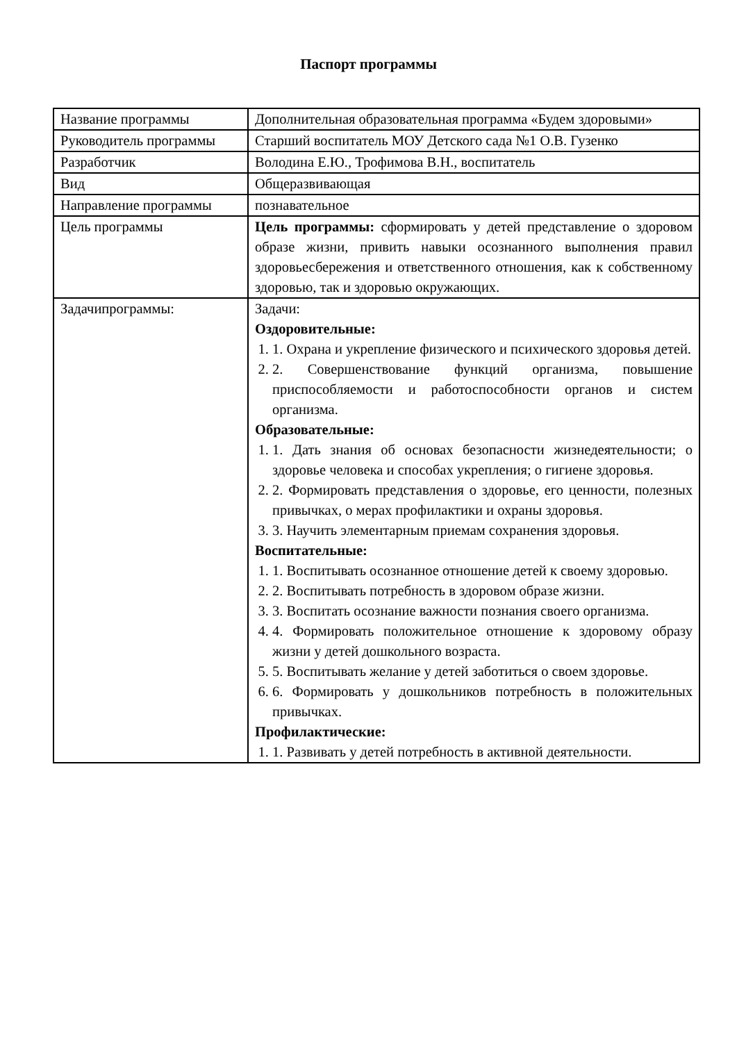Паспорт программы
| Название программы | Дополнительная образовательная программа «Будем здоровыми» |
| Руководитель программы | Старший воспитатель МОУ Детского сада №1 О.В. Гузенко |
| Разработчик | Володина Е.Ю., Трофимова В.Н., воспитатель |
| Вид | Общеразвивающая |
| Направление программы | познавательное |
| Цель программы | Цель программы: сформировать у детей представление о здоровом образе жизни, привить навыки осознанного выполнения правил здоровьесбережения и ответственного отношения, как к собственному здоровью, так и здоровью окружающих. |
| Задачипрограммы: | Задачи: Оздоровительные: 1. Охрана и укрепление физического и психического здоровья детей. 2. Совершенствование функций организма, повышение приспособляемости и работоспособности органов и систем организма. Образовательные: 1. Дать знания об основах безопасности жизнедеятельности; о здоровье человека и способах укрепления; о гигиене здоровья. 2. Формировать представления о здоровье, его ценности, полезных привычках, о мерах профилактики и охраны здоровья. 3. Научить элементарным приемам сохранения здоровья. Воспитательные: 1. Воспитывать осознанное отношение детей к своему здоровью. 2. Воспитывать потребность в здоровом образе жизни. 3. Воспитать осознание важности познания своего организма. 4. Формировать положительное отношение к здоровому образу жизни у детей дошкольного возраста. 5. Воспитывать желание у детей заботиться о своем здоровье. 6. Формировать у дошкольников потребность в положительных привычках. Профилактические: 1. Развивать у детей потребность в активной деятельности. |